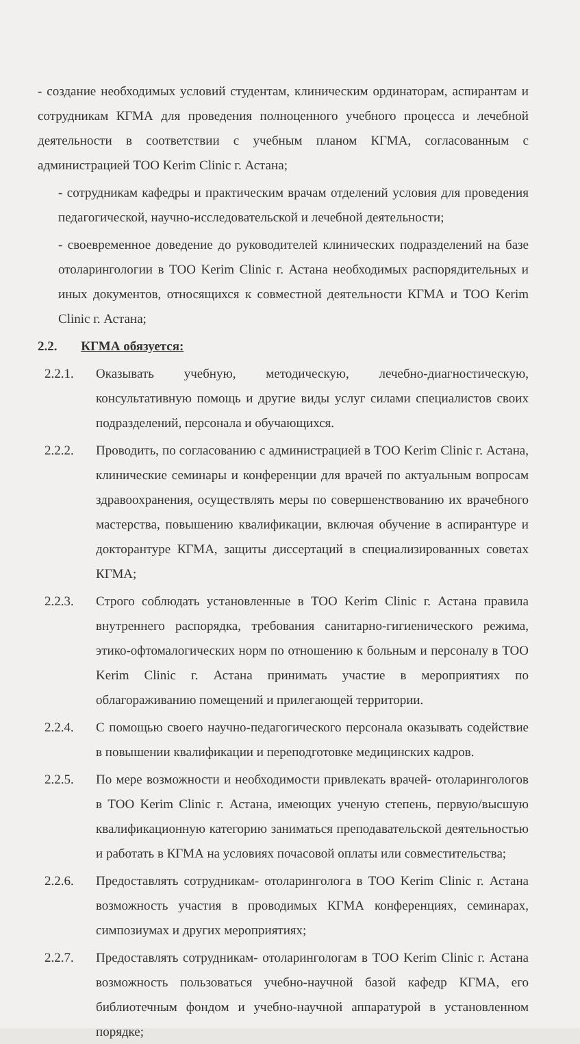- создание необходимых условий студентам, клиническим ординаторам, аспирантам и сотрудникам КГМА для проведения полноценного учебного процесса и лечебной деятельности в соответствии с учебным планом КГМА, согласованным с администрацией ТОО Kerim Clinic г. Астана;
- сотрудникам кафедры и практическим врачам отделений условия для проведения педагогической, научно-исследовательской и лечебной деятельности;
- своевременное доведение до руководителей клинических подразделений на базе отоларингологии в ТОО Kerim Clinic г. Астана необходимых распорядительных и иных документов, относящихся к совместной деятельности КГМА и ТОО Kerim Clinic г. Астана;
2.2. КГМА обязуется:
2.2.1. Оказывать учебную, методическую, лечебно-диагностическую, консультативную помощь и другие виды услуг силами специалистов своих подразделений, персонала и обучающихся.
2.2.2. Проводить, по согласованию с администрацией в ТОО Kerim Clinic г. Астана, клинические семинары и конференции для врачей по актуальным вопросам здравоохранения, осуществлять меры по совершенствованию их врачебного мастерства, повышению квалификации, включая обучение в аспирантуре и докторантуре КГМА, защиты диссертаций в специализированных советах КГМА;
2.2.3. Строго соблюдать установленные в ТОО Kerim Clinic г. Астана правила внутреннего распорядка, требования санитарно-гигиенического режима, этико-офтомалогических норм по отношению к больным и персоналу в ТОО Kerim Clinic г. Астана принимать участие в мероприятиях по облагораживанию помещений и прилегающей территории.
2.2.4. С помощью своего научно-педагогического персонала оказывать содействие в повышении квалификации и переподготовке медицинских кадров.
2.2.5. По мере возможности и необходимости привлекать врачей- отоларингологов в ТОО Kerim Clinic г. Астана, имеющих ученую степень, первую/высшую квалификационную категорию заниматься преподавательской деятельностью и работать в КГМА на условиях почасовой оплаты или совместительства;
2.2.6. Предоставлять сотрудникам- отоларинголога в ТОО Kerim Clinic г. Астана возможность участия в проводимых КГМА конференциях, семинарах, симпозиумах и других мероприятиях;
2.2.7. Предоставлять сотрудникам- отоларингологам в ТОО Kerim Clinic г. Астана возможность пользоваться учебно-научной базой кафедр КГМА, его библиотечным фондом и учебно-научной аппаратурой в установленном порядке;